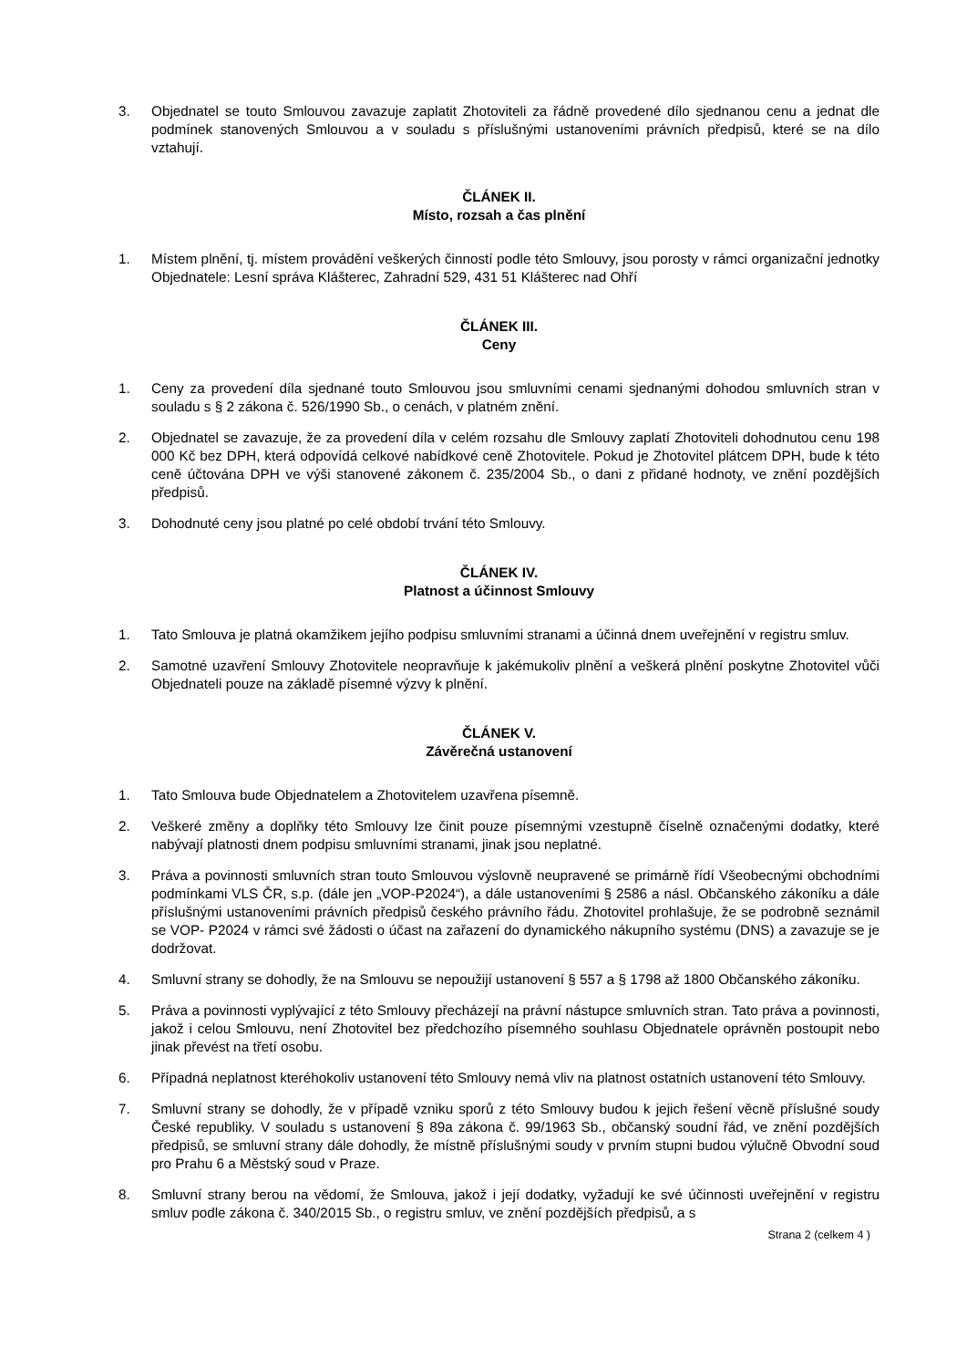3. Objednatel se touto Smlouvou zavazuje zaplatit Zhotoviteli za řádně provedené dílo sjednanou cenu a jednat dle podmínek stanovených Smlouvou a v souladu s příslušnými ustanoveními právních předpisů, které se na dílo vztahují.
ČLÁNEK II.
Místo, rozsah a čas plnění
1. Místem plnění, tj. místem provádění veškerých činností podle této Smlouvy, jsou porosty v rámci organizační jednotky Objednatele: Lesní správa Klášterec, Zahradní 529, 431 51 Klášterec nad Ohří
ČLÁNEK III.
Ceny
1. Ceny za provedení díla sjednané touto Smlouvou jsou smluvními cenami sjednanými dohodou smluvních stran v souladu s § 2 zákona č. 526/1990 Sb., o cenách, v platném znění.
2. Objednatel se zavazuje, že za provedení díla v celém rozsahu dle Smlouvy zaplatí Zhotoviteli dohodnutou cenu 198 000 Kč bez DPH, která odpovídá celkové nabídkové ceně Zhotovitele. Pokud je Zhotovitel plátcem DPH, bude k této ceně účtována DPH ve výši stanovené zákonem č. 235/2004 Sb., o dani z přidané hodnoty, ve znění pozdějších předpisů.
3. Dohodnuté ceny jsou platné po celé období trvání této Smlouvy.
ČLÁNEK IV.
Platnost a účinnost Smlouvy
1. Tato Smlouva je platná okamžikem jejího podpisu smluvními stranami a účinná dnem uveřejnění v registru smluv.
2. Samotné uzavření Smlouvy Zhotovitele neopravňuje k jakémukoliv plnění a veškerá plnění poskytne Zhotovitel vůči Objednateli pouze na základě písemné výzvy k plnění.
ČLÁNEK V.
Závěrečná ustanovení
1. Tato Smlouva bude Objednatelem a Zhotovitelem uzavřena písemně.
2. Veškeré změny a doplňky této Smlouvy lze činit pouze písemnými vzestupně číselně označenými dodatky, které nabývají platnosti dnem podpisu smluvními stranami, jinak jsou neplatné.
3. Práva a povinnosti smluvních stran touto Smlouvou výslovně neupravené se primárně řídí Všeobecnými obchodními podmínkami VLS ČR, s.p. (dále jen „VOP-P2024“), a dále ustanoveními § 2586 a násl. Občanského zákoníku a dále příslušnými ustanoveními právních předpisů českého právního řádu. Zhotovitel prohlašuje, že se podrobně seznámil se VOP- P2024 v rámci své žádosti o účast na zařazení do dynamického nákupního systému (DNS) a zavazuje se je dodržovat.
4. Smluvní strany se dohodly, že na Smlouvu se nepoužijí ustanovení § 557 a § 1798 až 1800 Občanského zákoníku.
5. Práva a povinnosti vyplývající z této Smlouvy přecházejí na právní nástupce smluvních stran. Tato práva a povinnosti, jakož i celou Smlouvu, není Zhotovitel bez předchozího písemného souhlasu Objednatele oprávněn postoupit nebo jinak převést na třetí osobu.
6. Případná neplatnost kteréhokoliv ustanovení této Smlouvy nemá vliv na platnost ostatních ustanovení této Smlouvy.
7. Smluvní strany se dohodly, že v případě vzniku sporů z této Smlouvy budou k jejich řešení věcně příslušné soudy České republiky. V souladu s ustanovení § 89a zákona č. 99/1963 Sb., občanský soudní řád, ve znění pozdějších předpisů, se smluvní strany dále dohodly, že místně příslušnými soudy v prvním stupni budou výlučně Obvodní soud pro Prahu 6 a Městský soud v Praze.
8. Smluvní strany berou na vědomí, že Smlouva, jakož i její dodatky, vyžadují ke své účinnosti uveřejnění v registru smluv podle zákona č. 340/2015 Sb., o registru smluv, ve znění pozdějších předpisů, a s
Strana 2 (celkem 4 )